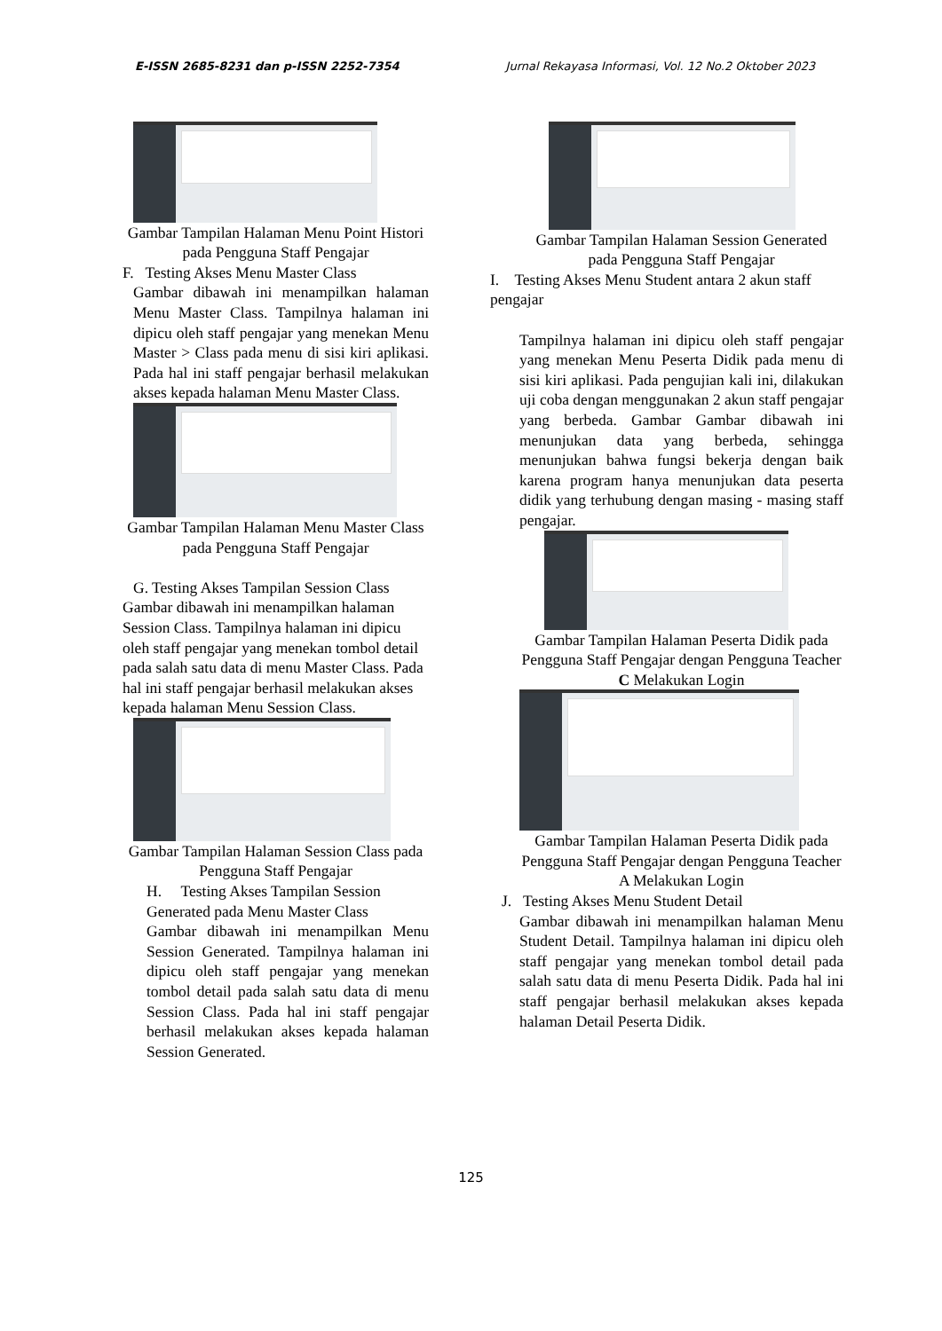E-ISSN 2685-8231 dan p-ISSN 2252-7354 Jurnal Rekayasa Informasi, Vol. 12 No.2 Oktober 2023
Gambar Tampilan Halaman Menu Point Histori pada Pengguna Staff Pengajar
F. Testing Akses Menu Master Class
Gambar dibawah ini menampilkan halaman Menu Master Class. Tampilnya halaman ini dipicu oleh staff pengajar yang menekan Menu Master > Class pada menu di sisi kiri aplikasi. Pada hal ini staff pengajar berhasil melakukan akses kepada halaman Menu Master Class.
Gambar Tampilan Halaman Menu Master Class pada Pengguna Staff Pengajar
G. Testing Akses Tampilan Session Class
Gambar dibawah ini menampilkan halaman Session Class. Tampilnya halaman ini dipicu oleh staff pengajar yang menekan tombol detail pada salah satu data di menu Master Class. Pada hal ini staff pengajar berhasil melakukan akses kepada halaman Menu Session Class.
Gambar Tampilan Halaman Session Class pada Pengguna Staff Pengajar
H. Testing Akses Tampilan Session Generated pada Menu Master Class
Gambar dibawah ini menampilkan Menu Session Generated. Tampilnya halaman ini dipicu oleh staff pengajar yang menekan tombol detail pada salah satu data di menu Session Class. Pada hal ini staff pengajar berhasil melakukan akses kepada halaman Session Generated.
Gambar Tampilan Halaman Session Generated pada Pengguna Staff Pengajar
I. Testing Akses Menu Student antara 2 akun staff pengajar
Tampilnya halaman ini dipicu oleh staff pengajar yang menekan Menu Peserta Didik pada menu di sisi kiri aplikasi. Pada pengujian kali ini, dilakukan uji coba dengan menggunakan 2 akun staff pengajar yang berbeda. Gambar Gambar dibawah ini menunjukan data yang berbeda, sehingga menunjukan bahwa fungsi bekerja dengan baik karena program hanya menunjukan data peserta didik yang terhubung dengan masing - masing staff pengajar.
Gambar Tampilan Halaman Peserta Didik pada Pengguna Staff Pengajar dengan Pengguna Teacher C Melakukan Login
Gambar Tampilan Halaman Peserta Didik pada Pengguna Staff Pengajar dengan Pengguna Teacher A Melakukan Login
J. Testing Akses Menu Student Detail
Gambar dibawah ini menampilkan halaman Menu Student Detail. Tampilnya halaman ini dipicu oleh staff pengajar yang menekan tombol detail pada salah satu data di menu Peserta Didik. Pada hal ini staff pengajar berhasil melakukan akses kepada halaman Detail Peserta Didik.
125